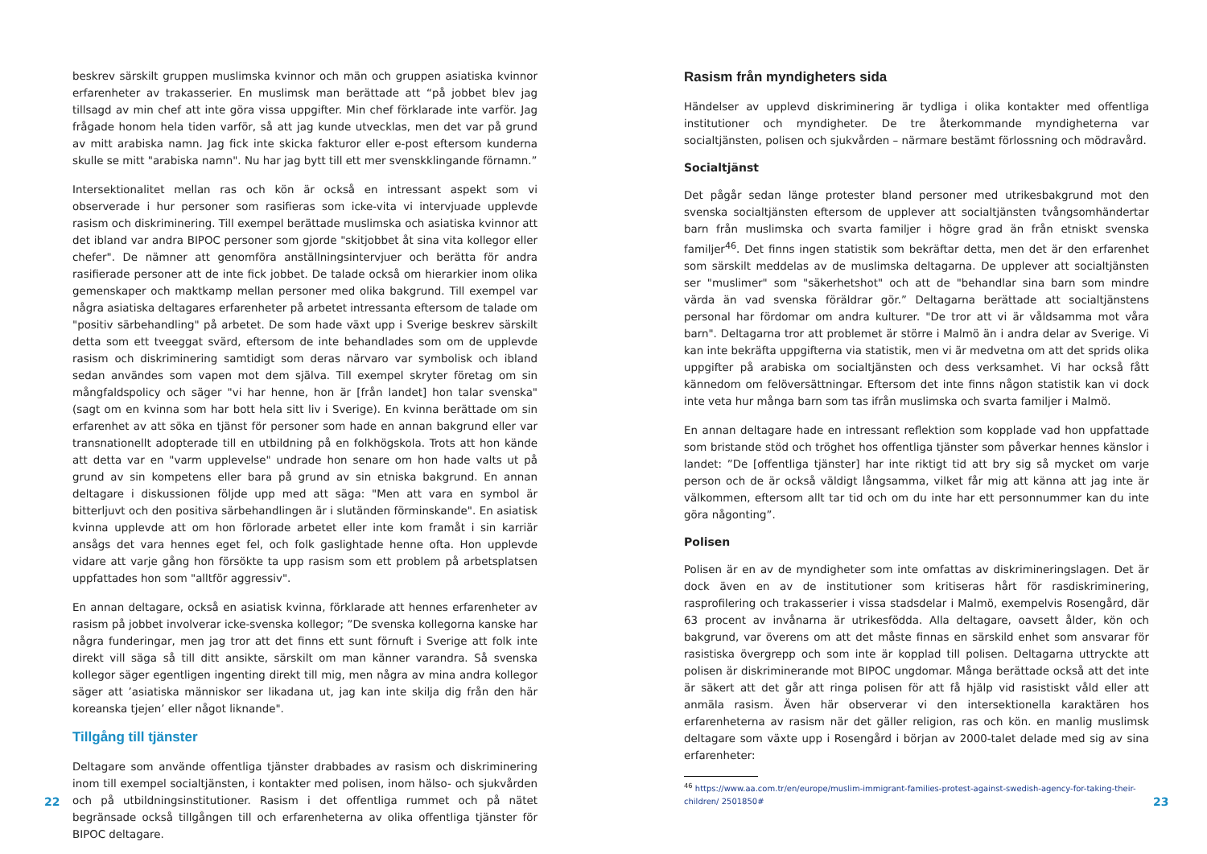beskrev särskilt gruppen muslimska kvinnor och män och gruppen asiatiska kvinnor erfarenheter av trakasserier. En muslimsk man berättade att “på jobbet blev jag tillsagd av min chef att inte göra vissa uppgifter. Min chef förklarade inte varför. Jag frågade honom hela tiden varför, så att jag kunde utvecklas, men det var på grund av mitt arabiska namn. Jag fick inte skicka fakturor eller e-post eftersom kunderna skulle se mitt "arabiska namn". Nu har jag bytt till ett mer svenskklingande förnamn.”
Intersektionalitet mellan ras och kön är också en intressant aspekt som vi observerade i hur personer som rasifieras som icke-vita vi intervjuade upplevde rasism och diskriminering. Till exempel berättade muslimska och asiatiska kvinnor att det ibland var andra BIPOC personer som gjorde "skitjobbet åt sina vita kollegor eller chefer". De nämner att genomföra anställningsintervjuer och berätta för andra rasifierade personer att de inte fick jobbet. De talade också om hierarkier inom olika gemenskaper och maktkamp mellan personer med olika bakgrund. Till exempel var några asiatiska deltagares erfarenheter på arbetet intressanta eftersom de talade om "positiv särbehandling" på arbetet. De som hade växt upp i Sverige beskrev särskilt detta som ett tveeggat svärd, eftersom de inte behandlades som om de upplevde rasism och diskriminering samtidigt som deras närvaro var symbolisk och ibland sedan användes som vapen mot dem själva. Till exempel skryter företag om sin mångfaldspolicy och säger "vi har henne, hon är [från landet] hon talar svenska" (sagt om en kvinna som har bott hela sitt liv i Sverige). En kvinna berättade om sin erfarenhet av att söka en tjänst för personer som hade en annan bakgrund eller var transnationellt adopterade till en utbildning på en folkhögskola. Trots att hon kände att detta var en "varm upplevelse" undrade hon senare om hon hade valts ut på grund av sin kompetens eller bara på grund av sin etniska bakgrund. En annan deltagare i diskussionen följde upp med att säga: "Men att vara en symbol är bitterljuvt och den positiva särbehandlingen är i slutänden förminskande". En asiatisk kvinna upplevde att om hon förlorade arbetet eller inte kom framåt i sin karriär ansågs det vara hennes eget fel, och folk gaslightade henne ofta. Hon upplevde vidare att varje gång hon försökte ta upp rasism som ett problem på arbetsplatsen uppfattades hon som "alltför aggressiv".
En annan deltagare, också en asiatisk kvinna, förklarade att hennes erfarenheter av rasism på jobbet involverar icke-svenska kollegor; ”De svenska kollegorna kanske har några funderingar, men jag tror att det finns ett sunt förnuft i Sverige att folk inte direkt vill säga så till ditt ansikte, särskilt om man känner varandra. Så svenska kollegor säger egentligen ingenting direkt till mig, men några av mina andra kollegor säger att ’asiatiska människor ser likadana ut, jag kan inte skilja dig från den här koreanska tjejen’ eller något liknande".
Tillgång till tjänster
Deltagare som använde offentliga tjänster drabbades av rasism och diskriminering inom till exempel socialtjänsten, i kontakter med polisen, inom hälso- och sjukvården och på utbildningsinstitutioner. Rasism i det offentliga rummet och på nätet begränsade också tillgången till och erfarenheterna av olika offentliga tjänster för BIPOC deltagare.
22
Rasism från myndigheters sida
Händelser av upplevd diskriminering är tydliga i olika kontakter med offentliga institutioner och myndigheter. De tre återkommande myndigheterna var socialtjänsten, polisen och sjukvården – närmare bestämt förlossning och mödravård.
Socialtjänst
Det pågår sedan länge protester bland personer med utrikesbakgrund mot den svenska socialtjänsten eftersom de upplever att socialtjänsten tvångsomhändertar barn från muslimska och svarta familjer i högre grad än från etniskt svenska familjer<sup>46</sup>. Det finns ingen statistik som bekräftar detta, men det är den erfarenhet som särskilt meddelas av de muslimska deltagarna. De upplever att socialtjänsten ser "muslimer" som "säkerhetshot" och att de "behandlar sina barn som mindre värda än vad svenska föräldrar gör.” Deltagarna berättade att socialtjänstens personal har fördomar om andra kulturer. "De tror att vi är våldsamma mot våra barn". Deltagarna tror att problemet är större i Malmö än i andra delar av Sverige. Vi kan inte bekräfta uppgifterna via statistik, men vi är medvetna om att det sprids olika uppgifter på arabiska om socialtjänsten och dess verksamhet. Vi har också fått kännedom om felöversättningar. Eftersom det inte finns någon statistik kan vi dock inte veta hur många barn som tas ifrån muslimska och svarta familjer i Malmö.
En annan deltagare hade en intressant reflektion som kopplade vad hon uppfattade som bristande stöd och tröghet hos offentliga tjänster som påverkar hennes känslor i landet: ”De [offentliga tjänster] har inte riktigt tid att bry sig så mycket om varje person och de är också väldigt långsamma, vilket får mig att känna att jag inte är välkommen, eftersom allt tar tid och om du inte har ett personnummer kan du inte göra någonting”.
Polisen
Polisen är en av de myndigheter som inte omfattas av diskrimineringslagen. Det är dock även en av de institutioner som kritiseras hårt för rasdiskriminering, rasprofilering och trakasserier i vissa stadsdelar i Malmö, exempelvis Rosengård, där 63 procent av invånarna är utrikesfödda. Alla deltagare, oavsett ålder, kön och bakgrund, var överens om att det måste finnas en särskild enhet som ansvarar för rasistiska övergrepp och som inte är kopplad till polisen. Deltagarna uttryckte att polisen är diskriminerande mot BIPOC ungdomar. Många berättade också att det inte är säkert att det går att ringa polisen för att få hjälp vid rasistiskt våld eller att anmäla rasism. Även här observerar vi den intersektionella karaktären hos erfarenheterna av rasism när det gäller religion, ras och kön. en manlig muslimsk deltagare som växte upp i Rosengård i början av 2000-talet delade med sig av sina erfarenheter:
<sup>46</sup> https://www.aa.com.tr/en/europe/muslim-immigrant-families-protest-against-swedish-agency-for-taking-their-children/ 2501850#
23